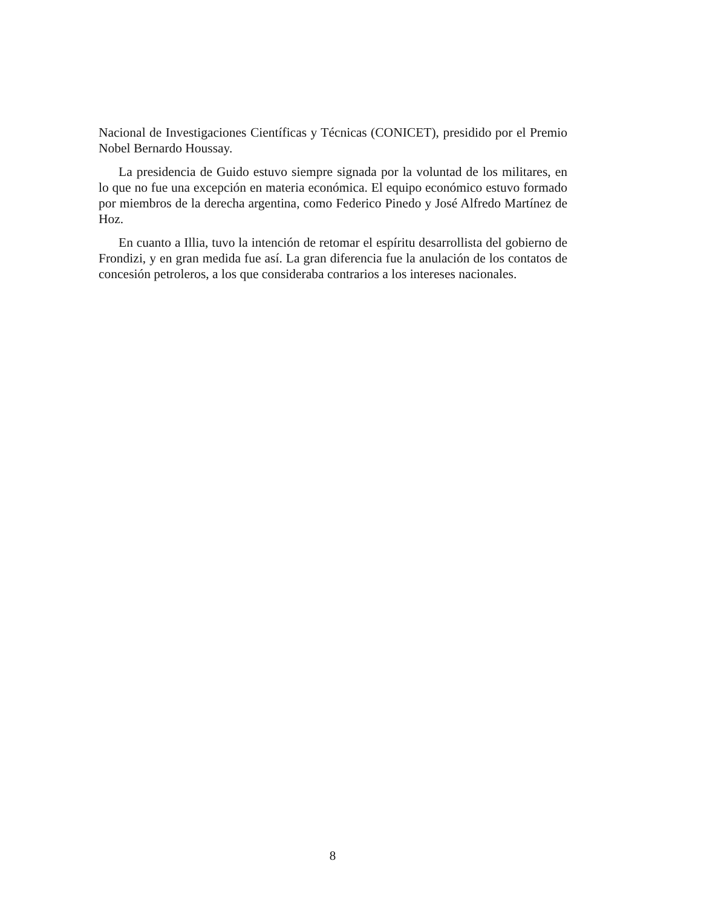Nacional de Investigaciones Científicas y Técnicas (CONICET), presidido por el Premio Nobel Bernardo Houssay.
La presidencia de Guido estuvo siempre signada por la voluntad de los militares, en lo que no fue una excepción en materia económica. El equipo económico estuvo formado por miembros de la derecha argentina, como Federico Pinedo y José Alfredo Martínez de Hoz.
En cuanto a Illia, tuvo la intención de retomar el espíritu desarrollista del gobierno de Frondizi, y en gran medida fue así. La gran diferencia fue la anulación de los contatos de concesión petroleros, a los que consideraba contrarios a los intereses nacionales.
8